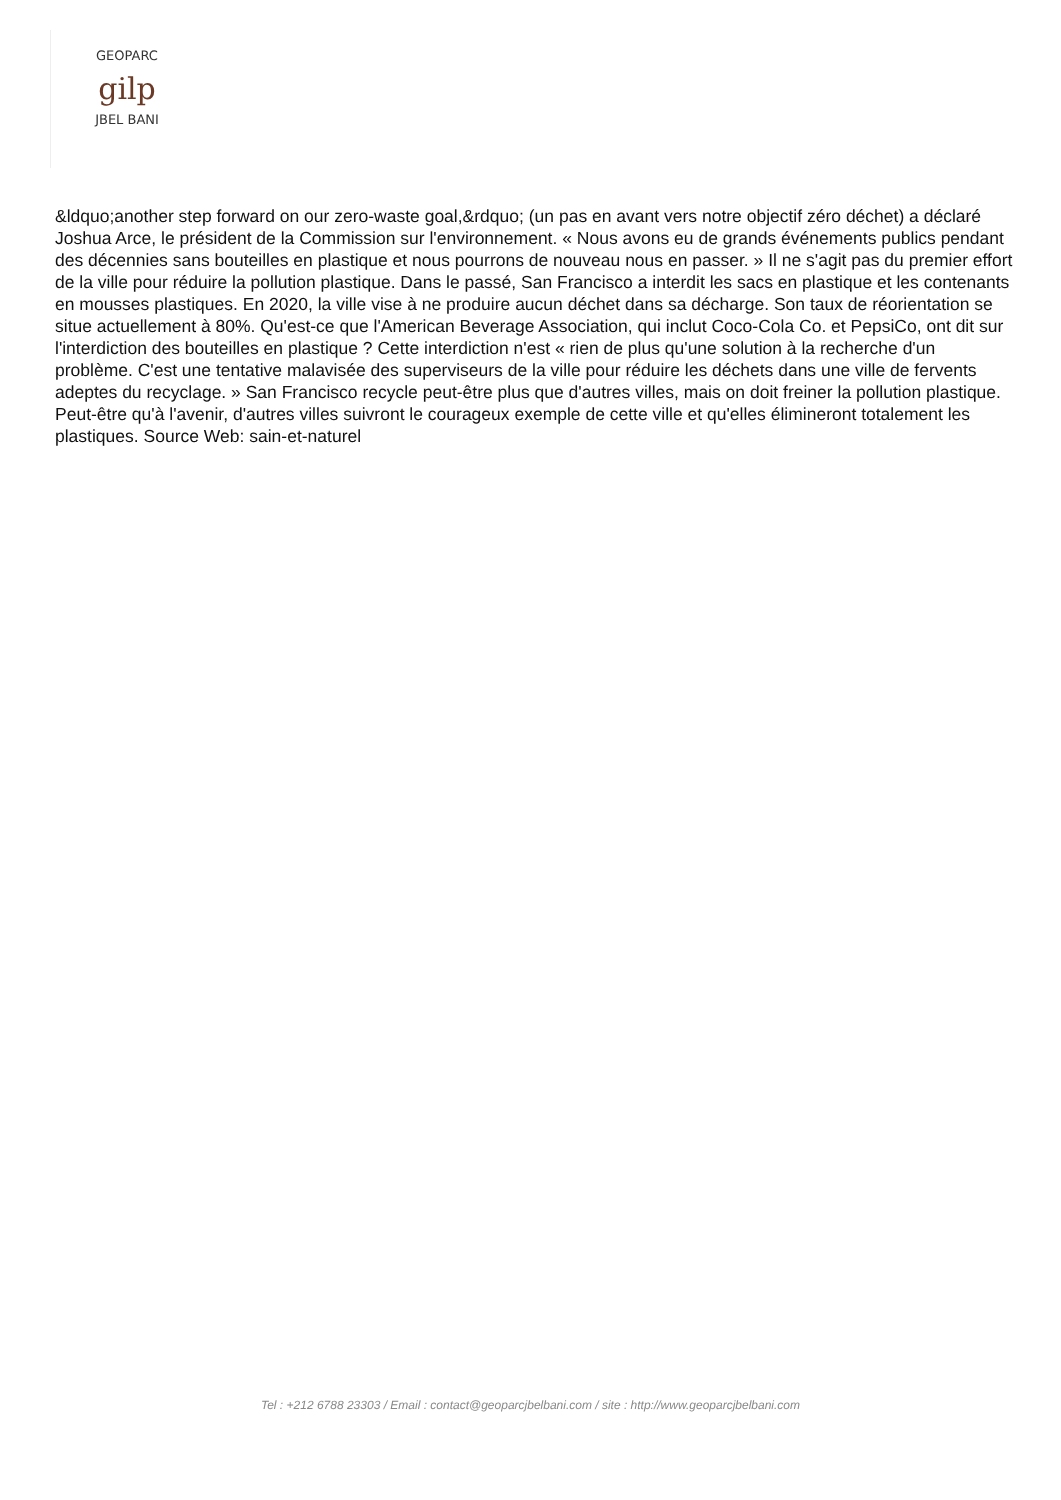GEOPARC
gilp
JBEL BANI
&ldquo;another step forward on our zero-waste goal,&rdquo; (un pas en avant vers notre objectif zéro déchet) a déclaré Joshua Arce, le président de la Commission sur l'environnement. « Nous avons eu de grands événements publics pendant des décennies sans bouteilles en plastique et nous pourrons de nouveau nous en passer. » Il ne s'agit pas du premier effort de la ville pour réduire la pollution plastique. Dans le passé, San Francisco a interdit les sacs en plastique et les contenants en mousses plastiques. En 2020, la ville vise à ne produire aucun déchet dans sa décharge. Son taux de réorientation se situe actuellement à 80%. Qu'est-ce que l'American Beverage Association, qui inclut Coco-Cola Co. et PepsiCo, ont dit sur l'interdiction des bouteilles en plastique ? Cette interdiction n'est « rien de plus qu'une solution à la recherche d'un problème. C'est une tentative malavisée des superviseurs de la ville pour réduire les déchets dans une ville de fervents adeptes du recyclage. » San Francisco recycle peut-être plus que d'autres villes, mais on doit freiner la pollution plastique. Peut-être qu'à l'avenir, d'autres villes suivront le courageux exemple de cette ville et qu'elles élimineront totalement les plastiques. Source Web: sain-et-naturel
Tel : +212 6788 23303 / Email : contact@geoparcjbelbani.com / site : http://www.geoparcjbelbani.com